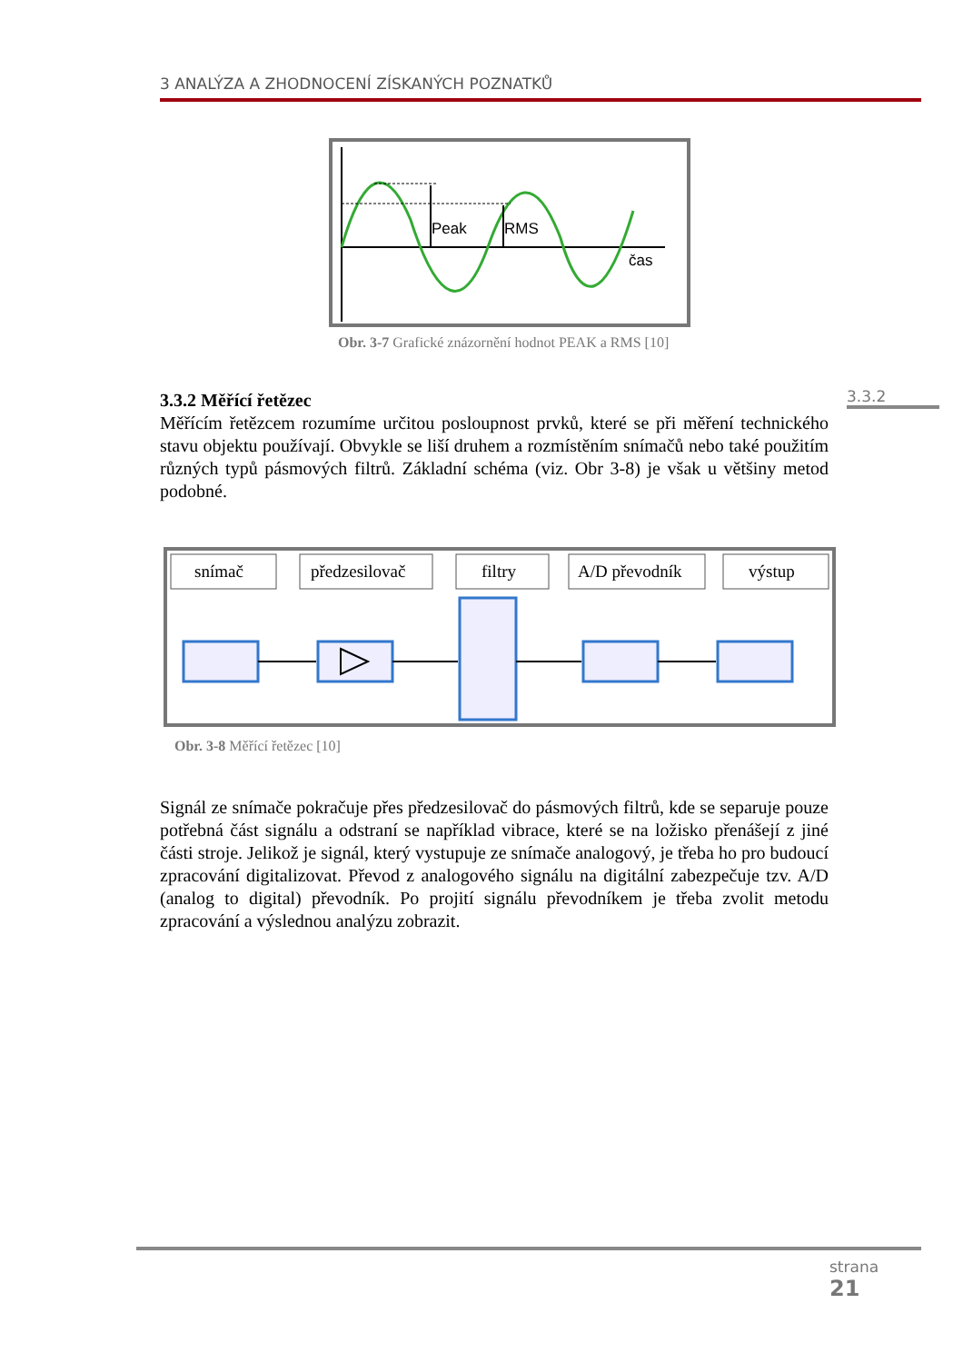3 ANALÝZA A ZHODNOCENÍ ZÍSKANÝCH POZNATKŮ
Peak
RMS
čas
Obr. 3-7 Grafické znázornění hodnot PEAK a RMS [10]
3.3.2
3.3.2 Měřící řetězec
Měřícím řetězcem rozumíme určitou posloupnost prvků, které se při měření technického stavu objektu používají. Obvykle se liší druhem a rozmístěním snímačů nebo také použitím různých typů pásmových filtrů. Základní schéma (viz. Obr 3-8) je však u většiny metod podobné.
snímač
předzesilovač
filtry
A/D převodník
výstup
Obr. 3-8 Měřící řetězec [10]
Signál ze snímače pokračuje přes předzesilovač do pásmových filtrů, kde se separuje pouze potřebná část signálu a odstraní se například vibrace, které se na ložisko přenášejí z jiné části stroje. Jelikož je signál, který vystupuje ze snímače analogový, je třeba ho pro budoucí zpracování digitalizovat. Převod z analogového signálu na digitální zabezpečuje tzv. A/D (analog to digital) převodník. Po projití signálu převodníkem je třeba zvolit metodu zpracování a výslednou analýzu zobrazit.
strana
21